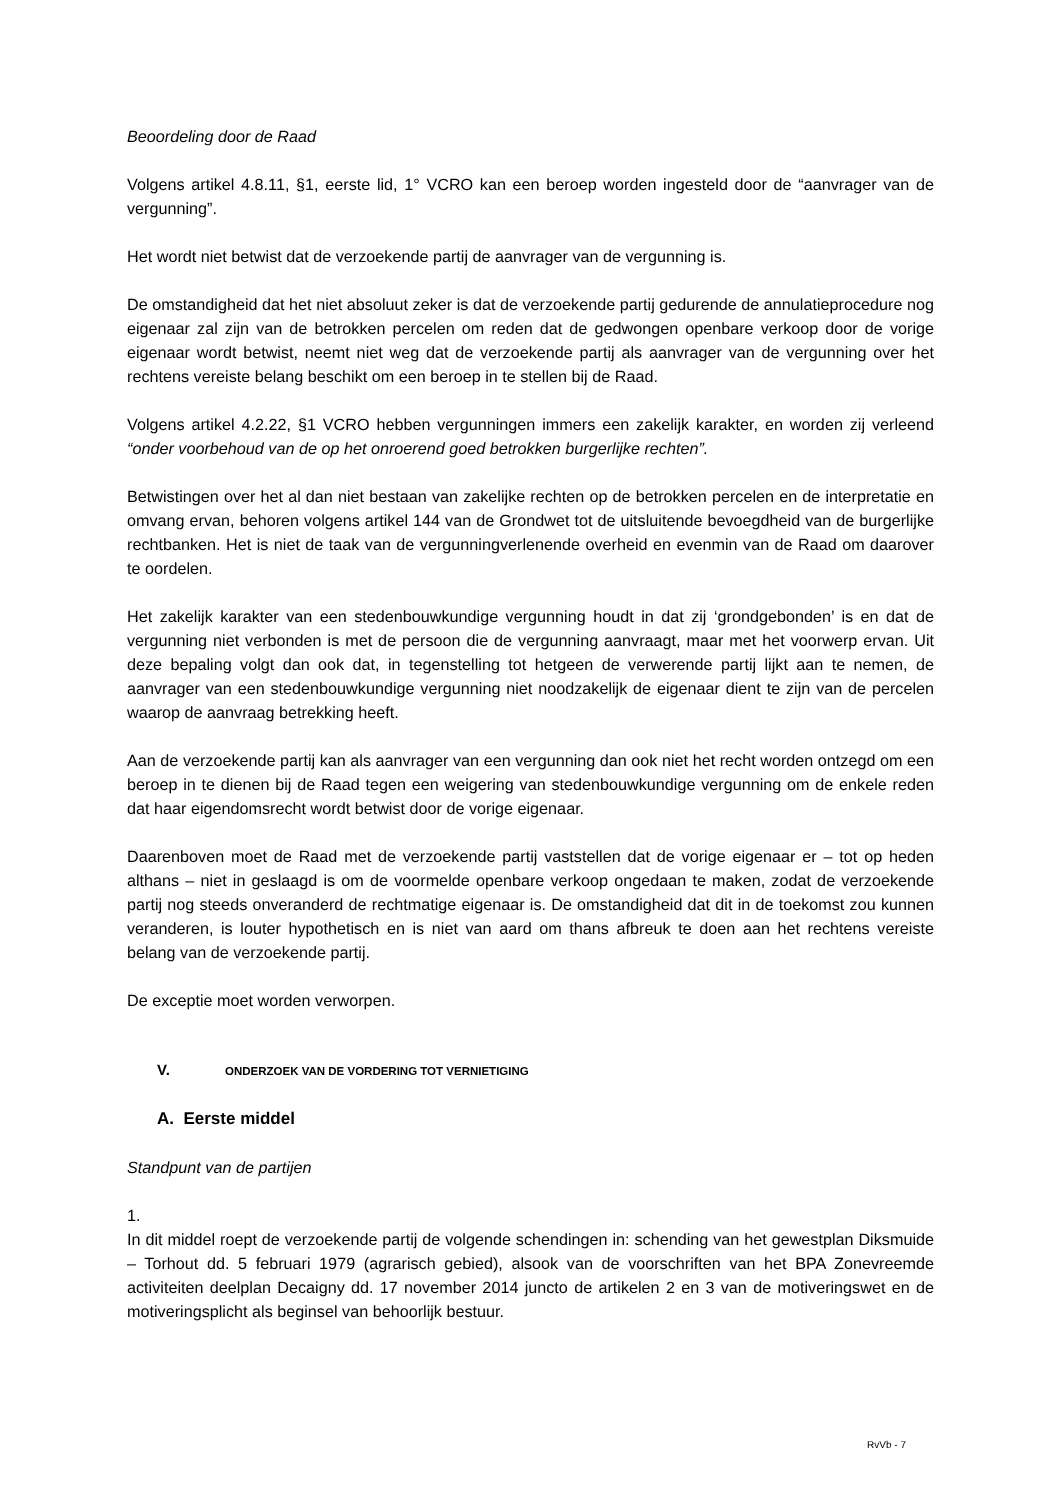Beoordeling door de Raad
Volgens artikel 4.8.11, §1, eerste lid, 1° VCRO kan een beroep worden ingesteld door de “aanvrager van de vergunning”.
Het wordt niet betwist dat de verzoekende partij de aanvrager van de vergunning is.
De omstandigheid dat het niet absoluut zeker is dat de verzoekende partij gedurende de annulatieprocedure nog eigenaar zal zijn van de betrokken percelen om reden dat de gedwongen openbare verkoop door de vorige eigenaar wordt betwist, neemt niet weg dat de verzoekende partij als aanvrager van de vergunning over het rechtens vereiste belang beschikt om een beroep in te stellen bij de Raad.
Volgens artikel 4.2.22, §1 VCRO hebben vergunningen immers een zakelijk karakter, en worden zij verleend “onder voorbehoud van de op het onroerend goed betrokken burgerlijke rechten”.
Betwistingen over het al dan niet bestaan van zakelijke rechten op de betrokken percelen en de interpretatie en omvang ervan, behoren volgens artikel 144 van de Grondwet tot de uitsluitende bevoegdheid van de burgerlijke rechtbanken. Het is niet de taak van de vergunningverlenende overheid en evenmin van de Raad om daarover te oordelen.
Het zakelijk karakter van een stedenbouwkundige vergunning houdt in dat zij ‘grondgebonden’ is en dat de vergunning niet verbonden is met de persoon die de vergunning aanvraagt, maar met het voorwerp ervan. Uit deze bepaling volgt dan ook dat, in tegenstelling tot hetgeen de verwerende partij lijkt aan te nemen, de aanvrager van een stedenbouwkundige vergunning niet noodzakelijk de eigenaar dient te zijn van de percelen waarop de aanvraag betrekking heeft.
Aan de verzoekende partij kan als aanvrager van een vergunning dan ook niet het recht worden ontzegd om een beroep in te dienen bij de Raad tegen een weigering van stedenbouwkundige vergunning om de enkele reden dat haar eigendomsrecht wordt betwist door de vorige eigenaar.
Daarenboven moet de Raad met de verzoekende partij vaststellen dat de vorige eigenaar er – tot op heden althans – niet in geslaagd is om de voormelde openbare verkoop ongedaan te maken, zodat de verzoekende partij nog steeds onveranderd de rechtmatige eigenaar is. De omstandigheid dat dit in de toekomst zou kunnen veranderen, is louter hypothetisch en is niet van aard om thans afbreuk te doen aan het rechtens vereiste belang van de verzoekende partij.
De exceptie moet worden verworpen.
V. ONDERZOEK VAN DE VORDERING TOT VERNIETIGING
A. Eerste middel
Standpunt van de partijen
1.
In dit middel roept de verzoekende partij de volgende schendingen in: schending van het gewestplan Diksmuide – Torhout dd. 5 februari 1979 (agrarisch gebied), alsook van de voorschriften van het BPA Zonevreemde activiteiten deelplan Decaigny dd. 17 november 2014 juncto de artikelen 2 en 3 van de motiveringswet en de motiveringsplicht als beginsel van behoorlijk bestuur.
RvVb - 7